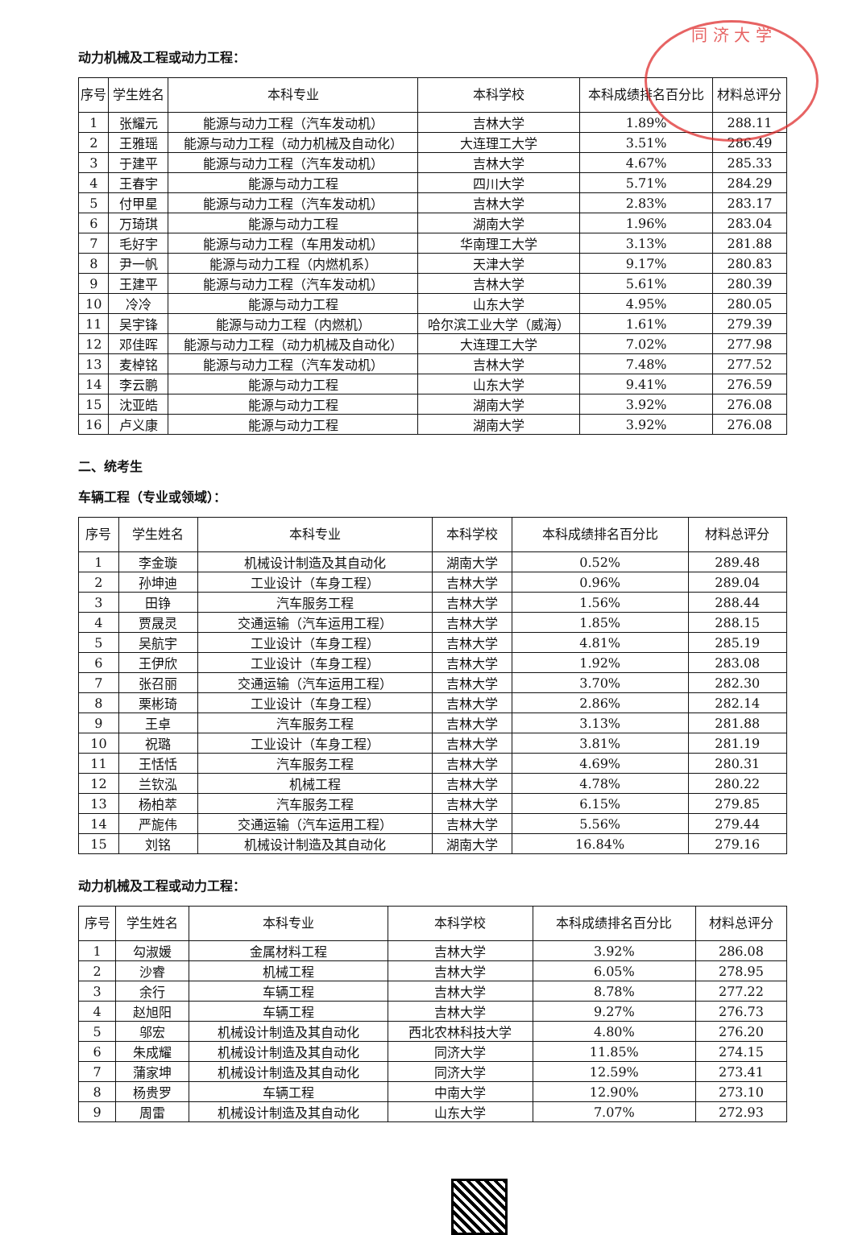同 济 大 学
动力机械及工程或动力工程：
| 序号 | 学生姓名 | 本科专业 | 本科学校 | 本科成绩排名百分比 | 材料总评分 |
| --- | --- | --- | --- | --- | --- |
| 1 | 张耀元 | 能源与动力工程（汽车发动机） | 吉林大学 | 1.89% | 288.11 |
| 2 | 王雅瑶 | 能源与动力工程（动力机械及自动化） | 大连理工大学 | 3.51% | 286.49 |
| 3 | 于建平 | 能源与动力工程（汽车发动机） | 吉林大学 | 4.67% | 285.33 |
| 4 | 王春宇 | 能源与动力工程 | 四川大学 | 5.71% | 284.29 |
| 5 | 付甲星 | 能源与动力工程（汽车发动机） | 吉林大学 | 2.83% | 283.17 |
| 6 | 万琦琪 | 能源与动力工程 | 湖南大学 | 1.96% | 283.04 |
| 7 | 毛好宇 | 能源与动力工程（车用发动机） | 华南理工大学 | 3.13% | 281.88 |
| 8 | 尹一帆 | 能源与动力工程（内燃机系） | 天津大学 | 9.17% | 280.83 |
| 9 | 王建平 | 能源与动力工程（汽车发动机） | 吉林大学 | 5.61% | 280.39 |
| 10 | 冷冷 | 能源与动力工程 | 山东大学 | 4.95% | 280.05 |
| 11 | 吴宇锋 | 能源与动力工程（内燃机） | 哈尔滨工业大学（威海） | 1.61% | 279.39 |
| 12 | 邓佳晖 | 能源与动力工程（动力机械及自动化） | 大连理工大学 | 7.02% | 277.98 |
| 13 | 麦棹铭 | 能源与动力工程（汽车发动机） | 吉林大学 | 7.48% | 277.52 |
| 14 | 李云鹏 | 能源与动力工程 | 山东大学 | 9.41% | 276.59 |
| 15 | 沈亚皓 | 能源与动力工程 | 湖南大学 | 3.92% | 276.08 |
| 16 | 卢义康 | 能源与动力工程 | 湖南大学 | 3.92% | 276.08 |
二、统考生
车辆工程（专业或领域）：
| 序号 | 学生姓名 | 本科专业 | 本科学校 | 本科成绩排名百分比 | 材料总评分 |
| --- | --- | --- | --- | --- | --- |
| 1 | 李金璇 | 机械设计制造及其自动化 | 湖南大学 | 0.52% | 289.48 |
| 2 | 孙坤迪 | 工业设计（车身工程） | 吉林大学 | 0.96% | 289.04 |
| 3 | 田铮 | 汽车服务工程 | 吉林大学 | 1.56% | 288.44 |
| 4 | 贾晟灵 | 交通运输（汽车运用工程） | 吉林大学 | 1.85% | 288.15 |
| 5 | 吴航宇 | 工业设计（车身工程） | 吉林大学 | 4.81% | 285.19 |
| 6 | 王伊欣 | 工业设计（车身工程） | 吉林大学 | 1.92% | 283.08 |
| 7 | 张召丽 | 交通运输（汽车运用工程） | 吉林大学 | 3.70% | 282.30 |
| 8 | 栗彬琦 | 工业设计（车身工程） | 吉林大学 | 2.86% | 282.14 |
| 9 | 王卓 | 汽车服务工程 | 吉林大学 | 3.13% | 281.88 |
| 10 | 祝璐 | 工业设计（车身工程） | 吉林大学 | 3.81% | 281.19 |
| 11 | 王恬恬 | 汽车服务工程 | 吉林大学 | 4.69% | 280.31 |
| 12 | 兰钦泓 | 机械工程 | 吉林大学 | 4.78% | 280.22 |
| 13 | 杨柏萃 | 汽车服务工程 | 吉林大学 | 6.15% | 279.85 |
| 14 | 严旎伟 | 交通运输（汽车运用工程） | 吉林大学 | 5.56% | 279.44 |
| 15 | 刘铭 | 机械设计制造及其自动化 | 湖南大学 | 16.84% | 279.16 |
动力机械及工程或动力工程：
| 序号 | 学生姓名 | 本科专业 | 本科学校 | 本科成绩排名百分比 | 材料总评分 |
| --- | --- | --- | --- | --- | --- |
| 1 | 勾淑媛 | 金属材料工程 | 吉林大学 | 3.92% | 286.08 |
| 2 | 沙睿 | 机械工程 | 吉林大学 | 6.05% | 278.95 |
| 3 | 余行 | 车辆工程 | 吉林大学 | 8.78% | 277.22 |
| 4 | 赵旭阳 | 车辆工程 | 吉林大学 | 9.27% | 276.73 |
| 5 | 邬宏 | 机械设计制造及其自动化 | 西北农林科技大学 | 4.80% | 276.20 |
| 6 | 朱成耀 | 机械设计制造及其自动化 | 同济大学 | 11.85% | 274.15 |
| 7 | 蒲家坤 | 机械设计制造及其自动化 | 同济大学 | 12.59% | 273.41 |
| 8 | 杨贵罗 | 车辆工程 | 中南大学 | 12.90% | 273.10 |
| 9 | 周雷 | 机械设计制造及其自动化 | 山东大学 | 7.07% | 272.93 |